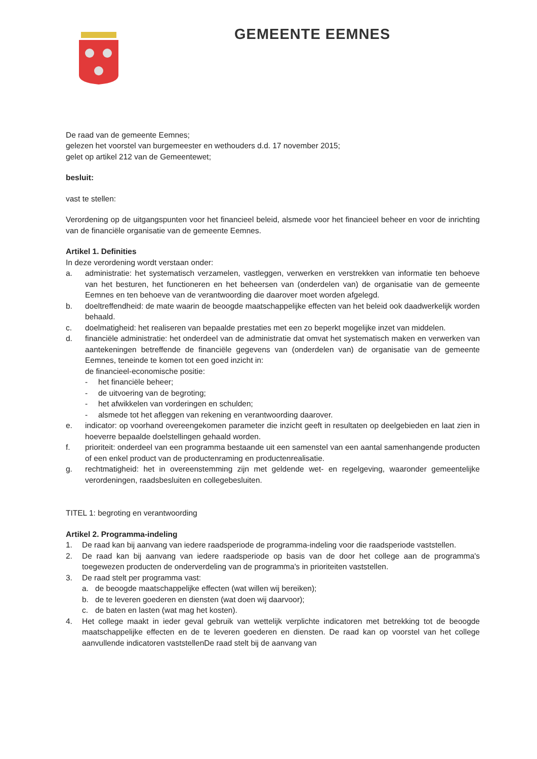GEMEENTE EEMNES
De raad van de gemeente Eemnes;
gelezen het voorstel van burgemeester en wethouders d.d. 17 november 2015;
gelet op artikel 212 van de Gemeentewet;
besluit:
vast te stellen:
Verordening op de uitgangspunten voor het financieel beleid, alsmede voor het financieel beheer en voor de inrichting van de financiële organisatie van de gemeente Eemnes.
Artikel 1. Definities
In deze verordening wordt verstaan onder:
a. administratie: het systematisch verzamelen, vastleggen, verwerken en verstrekken van informatie ten behoeve van het besturen, het functioneren en het beheersen van (onderdelen van) de organisatie van de gemeente Eemnes en ten behoeve van de verantwoording die daarover moet worden afgelegd.
b. doeltreffendheid: de mate waarin de beoogde maatschappelijke effecten van het beleid ook daadwerkelijk worden behaald.
c. doelmatigheid: het realiseren van bepaalde prestaties met een zo beperkt mogelijke inzet van middelen.
d. financiële administratie: het onderdeel van de administratie dat omvat het systematisch maken en verwerken van aantekeningen betreffende de financiële gegevens van (onderdelen van) de organisatie van de gemeente Eemnes, teneinde te komen tot een goed inzicht in:
de financieel-economische positie:
- het financiële beheer;
- de uitvoering van de begroting;
- het afwikkelen van vorderingen en schulden;
- alsmede tot het afleggen van rekening en verantwoording daarover.
e. indicator: op voorhand overeengekomen parameter die inzicht geeft in resultaten op deelgebieden en laat zien in hoeverre bepaalde doelstellingen gehaald worden.
f. prioriteit: onderdeel van een programma bestaande uit een samenstel van een aantal samenhangende producten of een enkel product van de productenraming en productenrealisatie.
g. rechtmatigheid: het in overeenstemming zijn met geldende wet- en regelgeving, waaronder gemeentelijke verordeningen, raadsbesluiten en collegebesluiten.
TITEL 1: begroting en verantwoording
Artikel 2. Programma-indeling
1. De raad kan bij aanvang van iedere raadsperiode de programma-indeling voor die raadsperiode vaststellen.
2. De raad kan bij aanvang van iedere raadsperiode op basis van de door het college aan de programma's toegewezen producten de onderverdeling van de programma's in prioriteiten vaststellen.
3. De raad stelt per programma vast:
a. de beoogde maatschappelijke effecten (wat willen wij bereiken);
b. de te leveren goederen en diensten (wat doen wij daarvoor);
c. de baten en lasten (wat mag het kosten).
4. Het college maakt in ieder geval gebruik van wettelijk verplichte indicatoren met betrekking tot de beoogde maatschappelijke effecten en de te leveren goederen en diensten. De raad kan op voorstel van het college aanvullende indicatoren vaststellenDe raad stelt bij de aanvang van